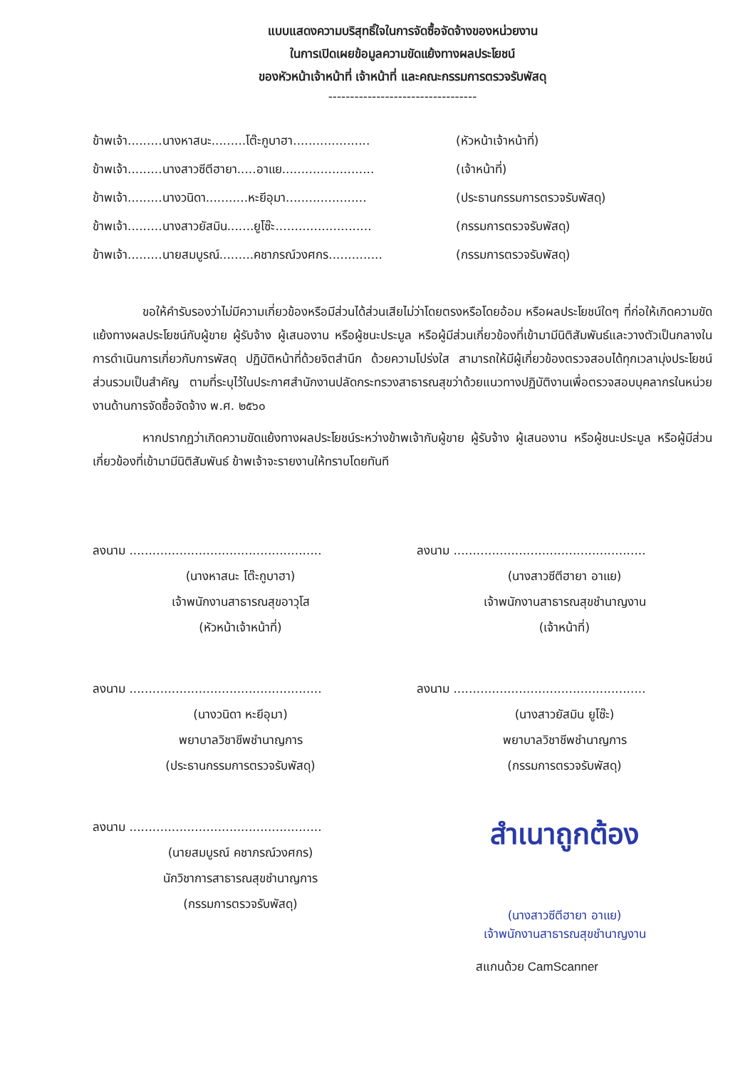แบบแสดงความบริสุทธิ์ใจในการจัดซื้อจัดจ้างของหน่วยงาน
ในการเปิดเผยข้อมูลความขัดแย้งทางผลประโยชน์
ของหัวหน้าเจ้าหน้าที่ เจ้าหน้าที่ และคณะกรรมการตรวจรับพัสดุ
----------------------------------
ข้าพเจ้า.........นางหาสนะ.........โต๊ะกูบาฮา.................... (หัวหน้าเจ้าหน้าที่)
ข้าพเจ้า.........นางสาวซีตีฮายา.....อาแย........................ (เจ้าหน้าที่)
ข้าพเจ้า.........นางวนิดา...........หะยีอุมา..................... (ประธานกรรมการตรวจรับพัสดุ)
ข้าพเจ้า.........นางสาวยัสมิน.......ยูโซ๊ะ......................... (กรรมการตรวจรับพัสดุ)
ข้าพเจ้า.........นายสมบูรณ์.........คชาภรณ์วงศกร.............. (กรรมการตรวจรับพัสดุ)
ขอให้คำรับรองว่าไม่มีความเกี่ยวข้องหรือมีส่วนได้ส่วนเสียไม่ว่าโดยตรงหรือโดยอ้อม หรือผลประโยชน์ใดๆ ที่ก่อให้เกิดความขัดแย้งทางผลประโยชน์กับผู้ขาย ผู้รับจ้าง ผู้เสนองาน หรือผู้ชนะประมูล หรือผู้มีส่วนเกี่ยวข้องที่เข้ามามีนิติสัมพันธ์และวางตัวเป็นกลางในการดำเนินการเกี่ยวกับการพัสดุ ปฏิบัติหน้าที่ด้วยจิตสำนึก ด้วยความโปร่งใส สามารถให้มีผู้เกี่ยวข้องตรวจสอบได้ทุกเวลามุ่งประโยชน์ส่วนรวมเป็นสำคัญ ตามที่ระบุไว้ในประกาศสำนักงานปลัดกระทรวงสาธารณสุขว่าด้วยแนวทางปฏิบัติงานเพื่อตรวจสอบบุคลากรในหน่วยงานด้านการจัดซื้อจัดจ้าง พ.ศ. ๒๕๖๐
หากปรากฏว่าเกิดความขัดแย้งทางผลประโยชน์ระหว่างข้าพเจ้ากับผู้ขาย ผู้รับจ้าง ผู้เสนองาน หรือผู้ชนะประมูล หรือผู้มีส่วนเกี่ยวข้องที่เข้ามามีนิติสัมพันธ์ ข้าพเจ้าจะรายงานให้ทราบโดยทันที
ลงนาม ..................................................
(นางหาสนะ โต๊ะกูบาฮา)
เจ้าพนักงานสาธารณสุขอาวุโส
(หัวหน้าเจ้าหน้าที่)
ลงนาม ..................................................
(นางสาวซีตีฮายา อาแย)
เจ้าพนักงานสาธารณสุขชำนาญงาน
(เจ้าหน้าที่)
ลงนาม ..................................................
(นางวนิดา หะยีอุมา)
พยาบาลวิชาชีพชำนาญการ
(ประธานกรรมการตรวจรับพัสดุ)
ลงนาม ..................................................
(นางสาวยัสมิน ยูโซ๊ะ)
พยาบาลวิชาชีพชำนาญการ
(กรรมการตรวจรับพัสดุ)
ลงนาม ..................................................
(นายสมบูรณ์ คชาภรณ์วงศกร)
นักวิชาการสาธารณสุขชำนาญการ
(กรรมการตรวจรับพัสดุ)
สำเนาถูกต้อง
(นางสาวซีตีฮายา อาแย)
เจ้าพนักงานสาธารณสุขชำนาญงาน
สแกนด้วย CamScanner